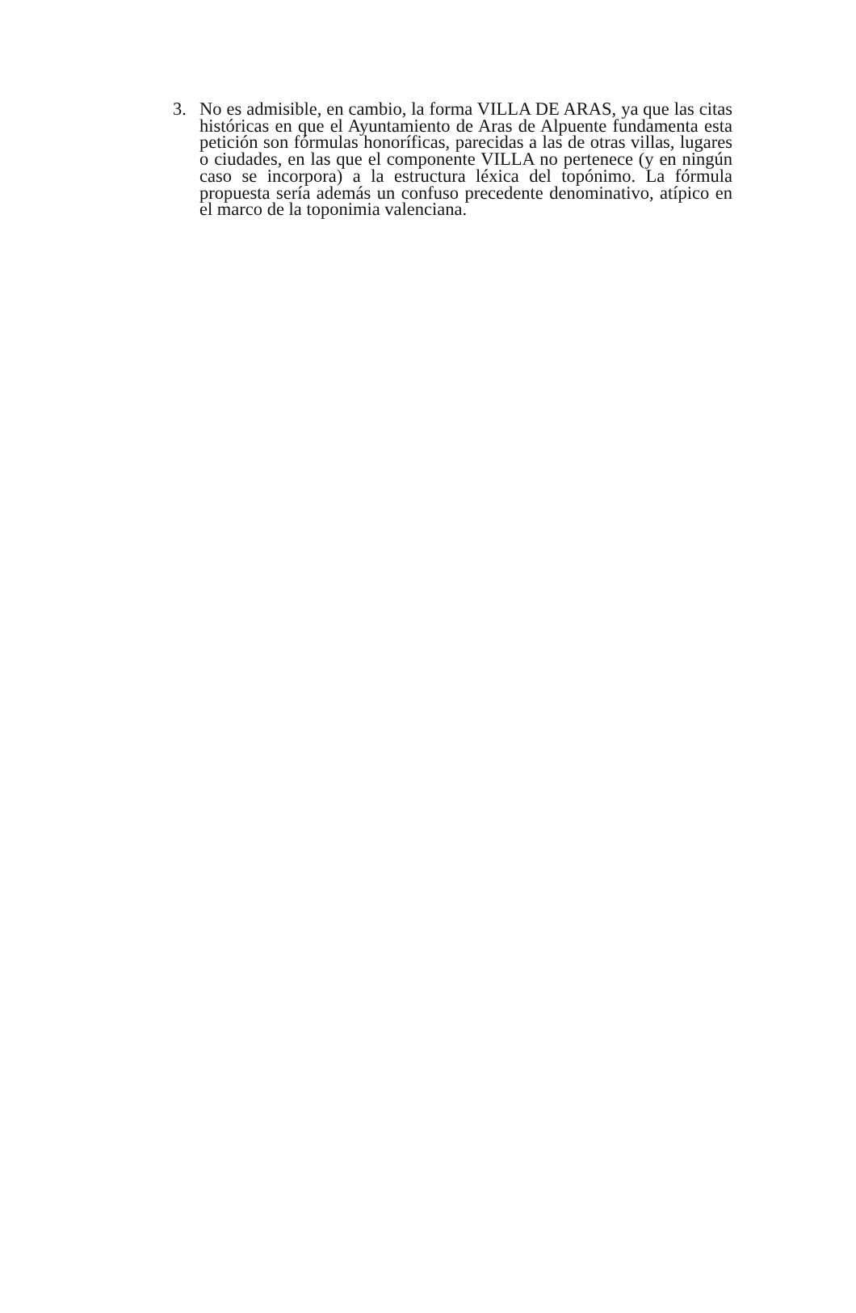3. No es admisible, en cambio, la forma VILLA DE ARAS, ya que las citas históricas en que el Ayuntamiento de Aras de Alpuente fundamenta esta petición son fórmulas honoríficas, parecidas a las de otras villas, lugares o ciudades, en las que el componente VILLA no pertenece (y en ningún caso se incorpora) a la estructura léxica del topónimo. La fórmula propuesta sería además un confuso precedente denominativo, atípico en el marco de la toponimia valenciana.